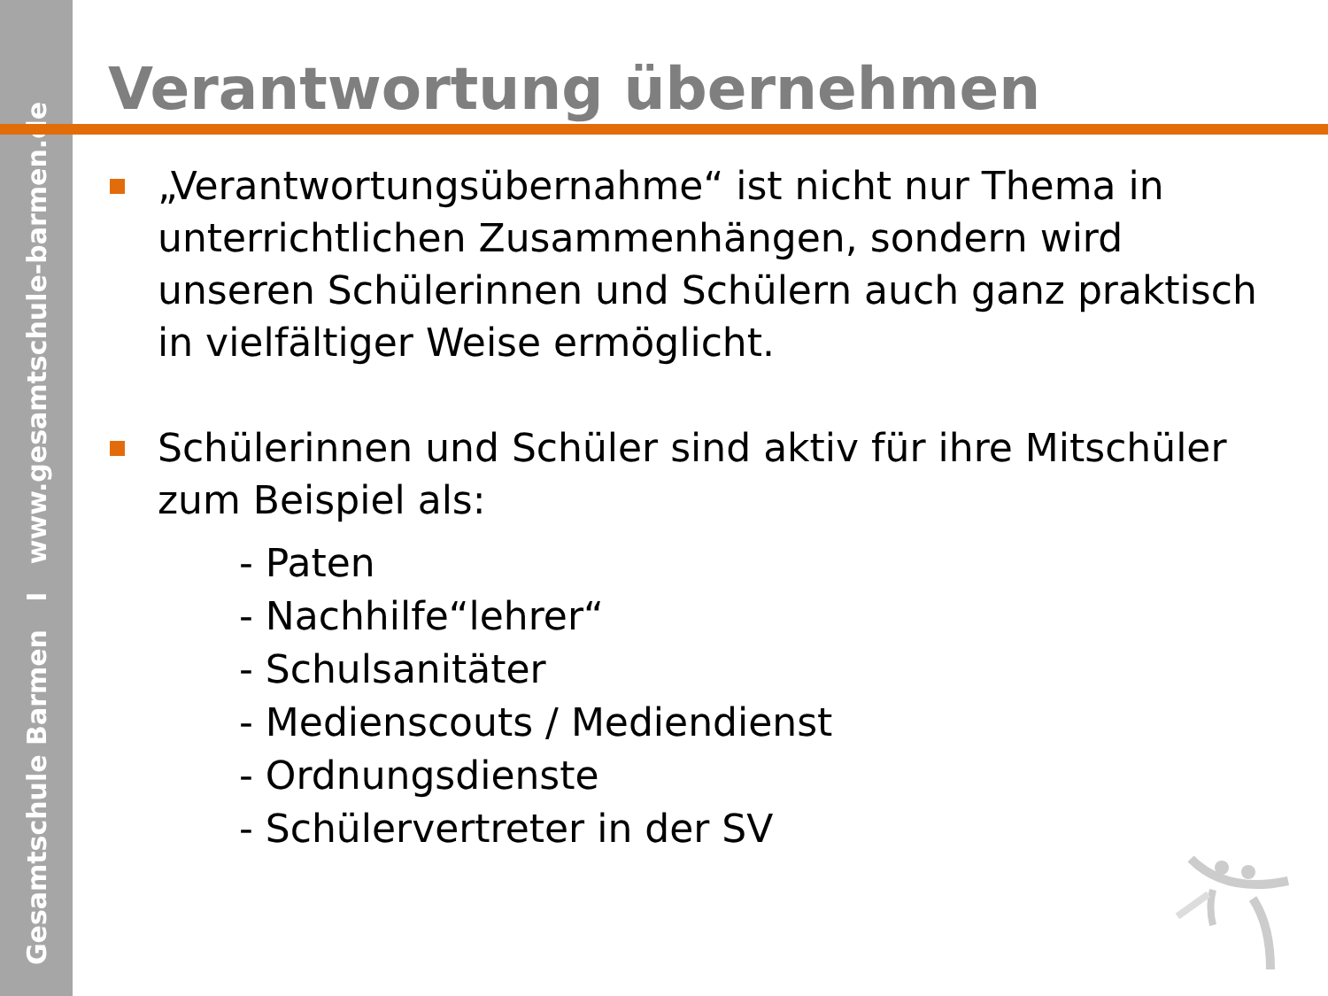Gesamtschule Barmen I www.gesamtschule-barmen.de
Verantwortung übernehmen
„Verantwortungsübernahme“ ist nicht nur Thema in unterrichtlichen Zusammenhängen, sondern wird unseren Schülerinnen und Schülern auch ganz praktisch in vielfältiger Weise ermöglicht.
Schülerinnen und Schüler sind aktiv für ihre Mitschüler zum Beispiel als:
- Paten
- Nachhilfe“lehrer“
- Schulsanitäter
- Medienscouts / Mediendienst
- Ordnungsdienste
- Schülervertreter in der SV